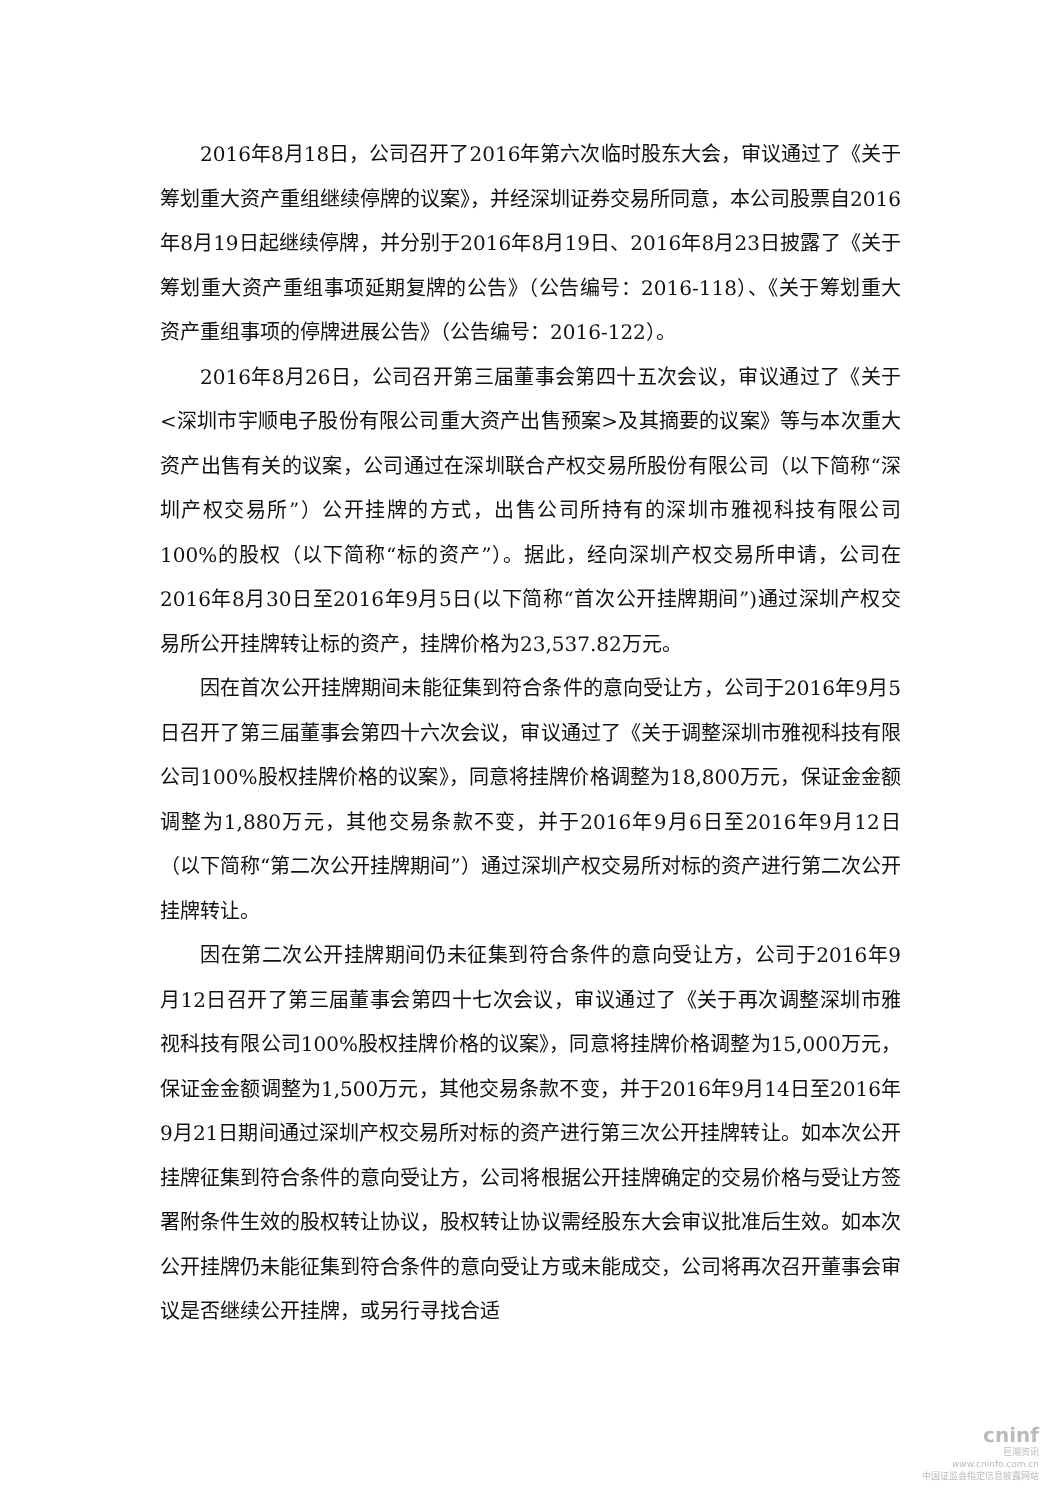2016年8月18日，公司召开了2016年第六次临时股东大会，审议通过了《关于筹划重大资产重组继续停牌的议案》，并经深圳证券交易所同意，本公司股票自2016年8月19日起继续停牌，并分别于2016年8月19日、2016年8月23日披露了《关于筹划重大资产重组事项延期复牌的公告》（公告编号：2016-118）、《关于筹划重大资产重组事项的停牌进展公告》（公告编号：2016-122）。
2016年8月26日，公司召开第三届董事会第四十五次会议，审议通过了《关于<深圳市宇顺电子股份有限公司重大资产出售预案>及其摘要的议案》等与本次重大资产出售有关的议案，公司通过在深圳联合产权交易所股份有限公司（以下简称“深圳产权交易所”）公开挂牌的方式，出售公司所持有的深圳市雅视科技有限公司100%的股权（以下简称“标的资产”）。据此，经向深圳产权交易所申请，公司在2016年8月30日至2016年9月5日(以下简称“首次公开挂牌期间”)通过深圳产权交易所公开挂牌转让标的资产，挂牌价格为23,537.82万元。
因在首次公开挂牌期间未能征集到符合条件的意向受让方，公司于2016年9月5日召开了第三届董事会第四十六次会议，审议通过了《关于调整深圳市雅视科技有限公司100%股权挂牌价格的议案》，同意将挂牌价格调整为18,800万元，保证金金额调整为1,880万元，其他交易条款不变，并于2016年9月6日至2016年9月12日（以下简称“第二次公开挂牌期间”）通过深圳产权交易所对标的资产进行第二次公开挂牌转让。
因在第二次公开挂牌期间仍未征集到符合条件的意向受让方，公司于2016年9月12日召开了第三届董事会第四十七次会议，审议通过了《关于再次调整深圳市雅视科技有限公司100%股权挂牌价格的议案》，同意将挂牌价格调整为15,000万元，保证金金额调整为1,500万元，其他交易条款不变，并于2016年9月14日至2016年9月21日期间通过深圳产权交易所对标的资产进行第三次公开挂牌转让。如本次公开挂牌征集到符合条件的意向受让方，公司将根据公开挂牌确定的交易价格与受让方签署附条件生效的股权转让协议，股权转让协议需经股东大会审议批准后生效。如本次公开挂牌仍未能征集到符合条件的意向受让方或未能成交，公司将再次召开董事会审议是否继续公开挂牌，或另行寻找合适
cninf
巨潮资讯
www.cninfo.com.cn
中国证监会指定信息披露网站